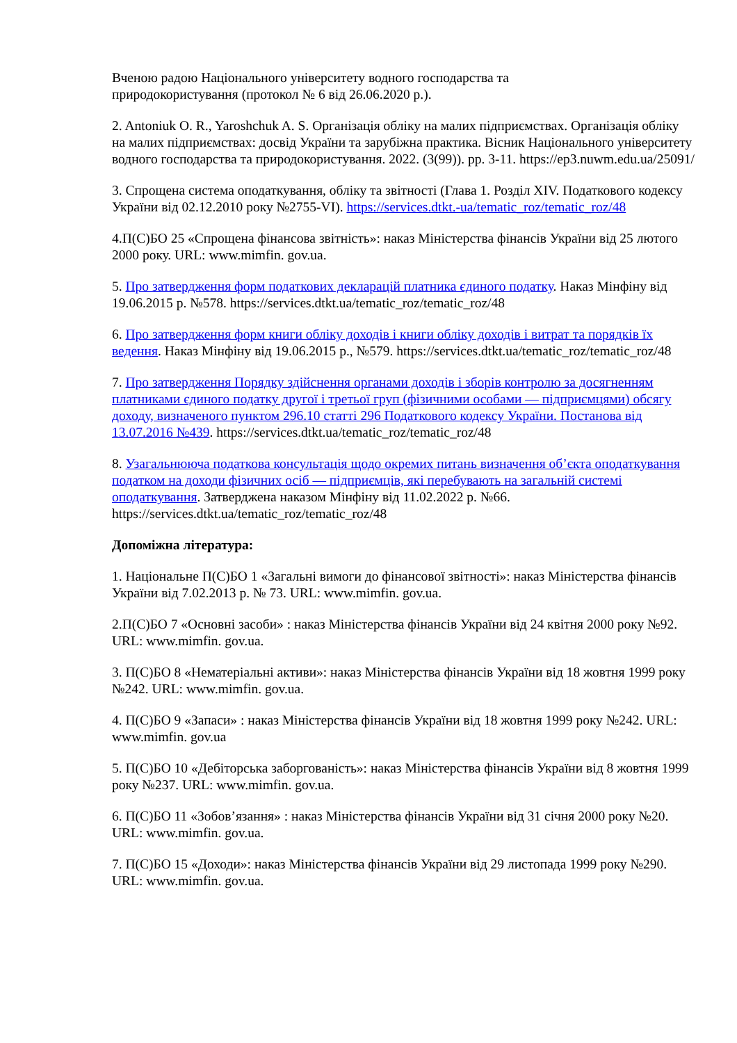Вченою радою Національного університету водного господарства та
природокористування (протокол № 6 від 26.06.2020 р.).
2. Antoniuk O. R., Yaroshchuk A. S. Організація обліку на малих підприємствах. Організація обліку на малих підприємствах: досвід України та зарубіжна практика. Вісник Національного університету водного господарства та природокористування. 2022. (3(99)). pp. 3-11. https://ep3.nuwm.edu.ua/25091/
3. Спрощена система оподаткування, обліку та звітності (Глава 1. Розділ XIV. Податкового кодексу України від 02.12.2010 року №2755-VI). https://services.dtkt.-ua/tematic_roz/tematic_roz/48
4.П(С)БО 25 «Спрощена фінансова звітність»: наказ Міністерства фінансів України від 25 лютого 2000 року. URL: www.mimfin. gov.ua.
5. Про затвердження форм податкових декларацій платника єдиного податку. Наказ Мінфіну від 19.06.2015 р. №578. https://services.dtkt.ua/tematic_roz/tematic_roz/48
6. Про затвердження форм книги обліку доходів і книги обліку доходів і витрат та порядків їх ведення. Наказ Мінфіну від 19.06.2015 р., №579. https://services.dtkt.ua/tematic_roz/tematic_roz/48
7. Про затвердження Порядку здійснення органами доходів і зборів контролю за досягненням платниками єдиного податку другої і третьої груп (фізичними особами — підприємцями) обсягу доходу, визначеного пунктом 296.10 статті 296 Податкового кодексу України. Постанова від 13.07.2016 №439. https://services.dtkt.ua/tematic_roz/tematic_roz/48
8. Узагальнююча податкова консультація щодо окремих питань визначення об’єкта оподаткування податком на доходи фізичних осіб — підприємців, які перебувають на загальній системі оподаткування. Затверджена наказом Мінфіну від 11.02.2022 р. №66. https://services.dtkt.ua/tematic_roz/tematic_roz/48
Допоміжна література:
1. Національне П(С)БО 1 «Загальні вимоги до фінансової звітності»: наказ Міністерства фінансів України від 7.02.2013 р. № 73. URL: www.mimfin. gov.ua.
2.П(С)БО 7 «Основні засоби» : наказ Міністерства фінансів України від 24 квітня 2000 року №92. URL: www.mimfin. gov.ua.
3. П(С)БО 8 «Нематеріальні активи»: наказ Міністерства фінансів України від 18 жовтня 1999 року №242. URL: www.mimfin. gov.ua.
4. П(С)БО 9 «Запаси» : наказ Міністерства фінансів України від 18 жовтня 1999 року №242. URL: www.mimfin. gov.ua
5. П(С)БО 10 «Дебіторська заборгованість»: наказ Міністерства фінансів України від 8 жовтня 1999 року №237. URL: www.mimfin. gov.ua.
6. П(С)БО 11 «Зобов’язання» : наказ Міністерства фінансів України від 31 січня 2000 року №20. URL: www.mimfin. gov.ua.
7. П(С)БО 15 «Доходи»: наказ Міністерства фінансів України від 29 листопада 1999 року №290. URL: www.mimfin. gov.ua.